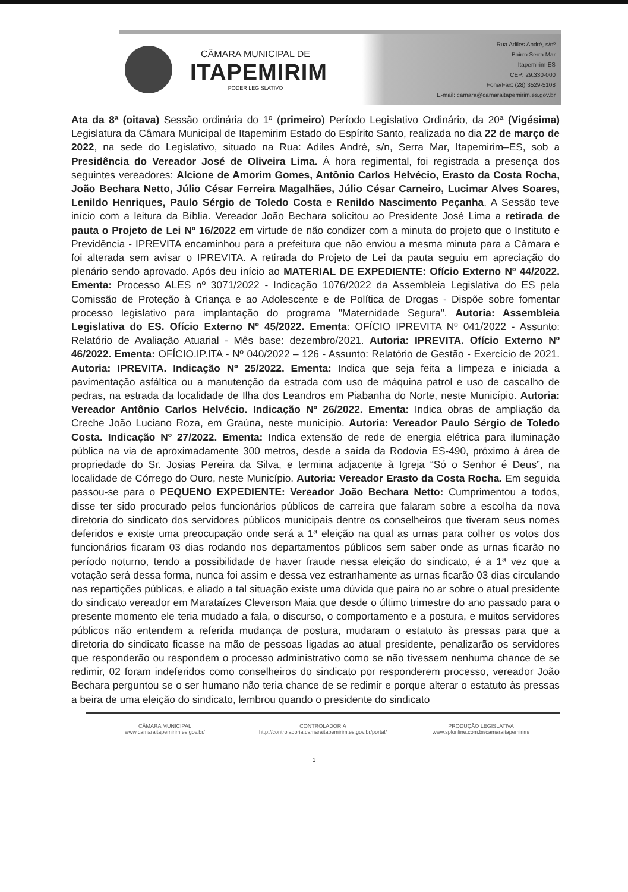CÂMARA MUNICIPAL DE
ITAPEMIRIM
PODER LEGISLATIVO
Rua Adiles André, s/nº
Bairro Serra Mar
Itapemirim-ES
CEP: 29.330-000
Fone/Fax: (28) 3529-5108
E-mail: camara@camaraitapemirim.es.gov.br
Ata da 8ª (oitava) Sessão ordinária do 1º (primeiro) Período Legislativo Ordinário, da 20ª (Vigésima) Legislatura da Câmara Municipal de Itapemirim Estado do Espírito Santo, realizada no dia 22 de março de 2022, na sede do Legislativo, situado na Rua: Adiles André, s/n, Serra Mar, Itapemirim–ES, sob a Presidência do Vereador José de Oliveira Lima. À hora regimental, foi registrada a presença dos seguintes vereadores: Alcione de Amorim Gomes, Antônio Carlos Helvécio, Erasto da Costa Rocha, João Bechara Netto, Júlio César Ferreira Magalhães, Júlio César Carneiro, Lucimar Alves Soares, Lenildo Henriques, Paulo Sérgio de Toledo Costa e Renildo Nascimento Peçanha. A Sessão teve início com a leitura da Bíblia. Vereador João Bechara solicitou ao Presidente José Lima a retirada de pauta o Projeto de Lei Nº 16/2022 em virtude de não condizer com a minuta do projeto que o Instituto e Previdência - IPREVITA encaminhou para a prefeitura que não enviou a mesma minuta para a Câmara e foi alterada sem avisar o IPREVITA. A retirada do Projeto de Lei da pauta seguiu em apreciação do plenário sendo aprovado. Após deu início ao MATERIAL DE EXPEDIENTE: Ofício Externo Nº 44/2022. Ementa: Processo ALES nº 3071/2022 - Indicação 1076/2022 da Assembleia Legislativa do ES pela Comissão de Proteção à Criança e ao Adolescente e de Política de Drogas - Dispõe sobre fomentar processo legislativo para implantação do programa "Maternidade Segura". Autoria: Assembleia Legislativa do ES. Ofício Externo Nº 45/2022. Ementa: OFÍCIO IPREVITA Nº 041/2022 - Assunto: Relatório de Avaliação Atuarial - Mês base: dezembro/2021. Autoria: IPREVITA. Ofício Externo Nº 46/2022. Ementa: OFÍCIO.IP.ITA - Nº 040/2022 – 126 - Assunto: Relatório de Gestão - Exercício de 2021. Autoria: IPREVITA. Indicação Nº 25/2022. Ementa: Indica que seja feita a limpeza e iniciada a pavimentação asfáltica ou a manutenção da estrada com uso de máquina patrol e uso de cascalho de pedras, na estrada da localidade de Ilha dos Leandros em Piabanha do Norte, neste Município. Autoria: Vereador Antônio Carlos Helvécio. Indicação Nº 26/2022. Ementa: Indica obras de ampliação da Creche João Luciano Roza, em Graúna, neste município. Autoria: Vereador Paulo Sérgio de Toledo Costa. Indicação Nº 27/2022. Ementa: Indica extensão de rede de energia elétrica para iluminação pública na via de aproximadamente 300 metros, desde a saída da Rodovia ES-490, próximo à área de propriedade do Sr. Josias Pereira da Silva, e termina adjacente à Igreja “Só o Senhor é Deus”, na localidade de Córrego do Ouro, neste Município. Autoria: Vereador Erasto da Costa Rocha. Em seguida passou-se para o PEQUENO EXPEDIENTE: Vereador João Bechara Netto: Cumprimentou a todos, disse ter sido procurado pelos funcionários públicos de carreira que falaram sobre a escolha da nova diretoria do sindicato dos servidores públicos municipais dentre os conselheiros que tiveram seus nomes deferidos e existe uma preocupação onde será a 1ª eleição na qual as urnas para colher os votos dos funcionários ficaram 03 dias rodando nos departamentos públicos sem saber onde as urnas ficarão no período noturno, tendo a possibilidade de haver fraude nessa eleição do sindicato, é a 1ª vez que a votação será dessa forma, nunca foi assim e dessa vez estranhamente as urnas ficarão 03 dias circulando nas repartições públicas, e aliado a tal situação existe uma dúvida que paira no ar sobre o atual presidente do sindicato vereador em Marataízes Cleverson Maia que desde o último trimestre do ano passado para o presente momento ele teria mudado a fala, o discurso, o comportamento e a postura, e muitos servidores públicos não entendem a referida mudança de postura, mudaram o estatuto às pressas para que a diretoria do sindicato ficasse na mão de pessoas ligadas ao atual presidente, penalizarão os servidores que responderão ou respondem o processo administrativo como se não tivessem nenhuma chance de se redimir, 02 foram indeferidos como conselheiros do sindicato por responderem processo, vereador João Bechara perguntou se o ser humano não teria chance de se redimir e porque alterar o estatuto às pressas a beira de uma eleição do sindicato, lembrou quando o presidente do sindicato
CÂMARA MUNICIPAL
www.camaraitapemirim.es.gov.br/
CONTROLADORIA
http://controladoria.camaraitapemirim.es.gov.br/portal/
PRODUÇÃO LEGISLATIVA
www.splonline.com.br/camaraitapemirim/
1